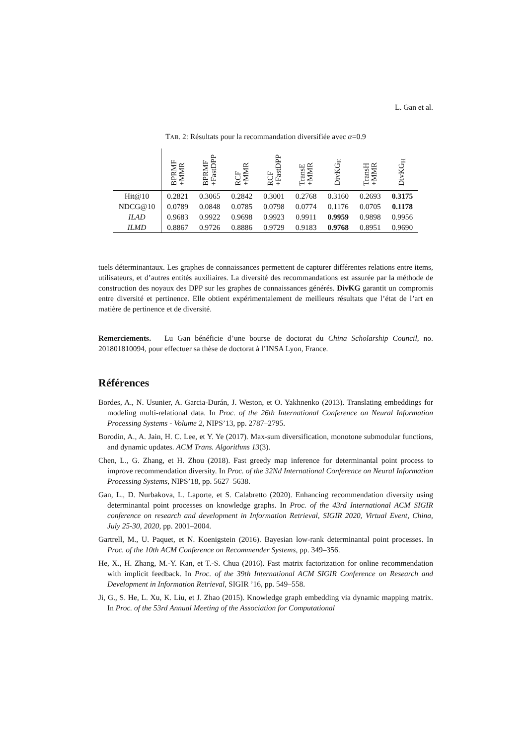L. Gan et al.
TAB. 2: Résultats pour la recommandation diversifiée avec α=0.9
| | BPRMF +MMR | BPRMF +FastDPP | RCF +MMR | RCF +FastDPP | TransE +MMR | DivKG<sub>E</sub> | TransH +MMR | DivKG<sub>H</sub> |
| --- | --- | --- | --- | --- | --- | --- | --- | --- |
| Hit@10 | 0.2821 | 0.3065 | 0.2842 | 0.3001 | 0.2768 | 0.3160 | 0.2693 | 0.3175 |
| NDCG@10 | 0.0789 | 0.0848 | 0.0785 | 0.0798 | 0.0774 | 0.1176 | 0.0705 | 0.1178 |
| ILAD | 0.9683 | 0.9922 | 0.9698 | 0.9923 | 0.9911 | 0.9959 | 0.9898 | 0.9956 |
| ILMD | 0.8867 | 0.9726 | 0.8886 | 0.9729 | 0.9183 | 0.9768 | 0.8951 | 0.9690 |
tuels déterminantaux. Les graphes de connaissances permettent de capturer différentes relations entre items, utilisateurs, et d’autres entités auxiliaires. La diversité des recommandations est assurée par la méthode de construction des noyaux des DPP sur les graphes de connaissances générés. DivKG garantit un compromis entre diversité et pertinence. Elle obtient expérimentalement de meilleurs résultats que l’état de l’art en matière de pertinence et de diversité.
Remerciements. Lu Gan bénéficie d’une bourse de doctorat du China Scholarship Council, no. 201801810094, pour effectuer sa thèse de doctorat à l’INSA Lyon, France.
Références
Bordes, A., N. Usunier, A. Garcia-Durán, J. Weston, et O. Yakhnenko (2013). Translating embeddings for modeling multi-relational data. In Proc. of the 26th International Conference on Neural Information Processing Systems - Volume 2, NIPS’13, pp. 2787–2795.
Borodin, A., A. Jain, H. C. Lee, et Y. Ye (2017). Max-sum diversification, monotone submodular functions, and dynamic updates. ACM Trans. Algorithms 13(3).
Chen, L., G. Zhang, et H. Zhou (2018). Fast greedy map inference for determinantal point process to improve recommendation diversity. In Proc. of the 32Nd International Conference on Neural Information Processing Systems, NIPS’18, pp. 5627–5638.
Gan, L., D. Nurbakova, L. Laporte, et S. Calabretto (2020). Enhancing recommendation diversity using determinantal point processes on knowledge graphs. In Proc. of the 43rd International ACM SIGIR conference on research and development in Information Retrieval, SIGIR 2020, Virtual Event, China, July 25-30, 2020, pp. 2001–2004.
Gartrell, M., U. Paquet, et N. Koenigstein (2016). Bayesian low-rank determinantal point processes. In Proc. of the 10th ACM Conference on Recommender Systems, pp. 349–356.
He, X., H. Zhang, M.-Y. Kan, et T.-S. Chua (2016). Fast matrix factorization for online recommendation with implicit feedback. In Proc. of the 39th International ACM SIGIR Conference on Research and Development in Information Retrieval, SIGIR ’16, pp. 549–558.
Ji, G., S. He, L. Xu, K. Liu, et J. Zhao (2015). Knowledge graph embedding via dynamic mapping matrix. In Proc. of the 53rd Annual Meeting of the Association for Computational